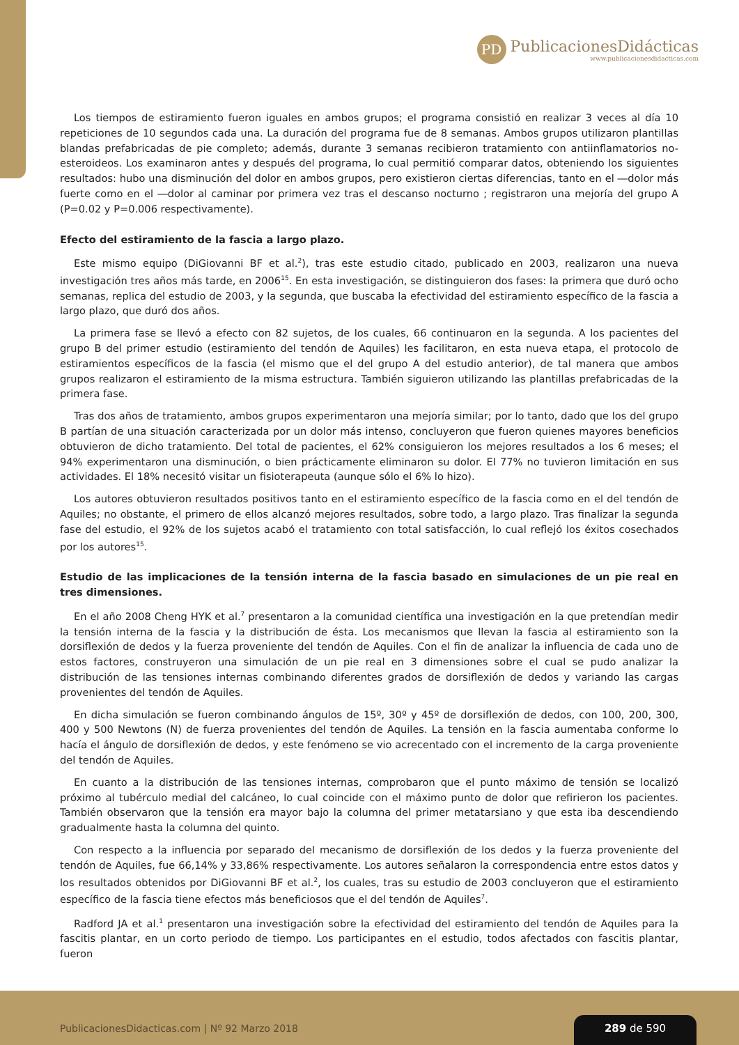PD
PublicacionesDidácticas
www.publicacionesdidacticas.com
Los tiempos de estiramiento fueron iguales en ambos grupos; el programa consistió en realizar 3 veces al día 10 repeticiones de 10 segundos cada una. La duración del programa fue de 8 semanas. Ambos grupos utilizaron plantillas blandas prefabricadas de pie completo; además, durante 3 semanas recibieron tratamiento con antiinflamatorios no-esteroideos. Los examinaron antes y después del programa, lo cual permitió comparar datos, obteniendo los siguientes resultados: hubo una disminución del dolor en ambos grupos, pero existieron ciertas diferencias, tanto en el ―dolor más fuerte como en el ―dolor al caminar por primera vez tras el descanso nocturno ; registraron una mejoría del grupo A (P=0.02 y P=0.006 respectivamente).
Efecto del estiramiento de la fascia a largo plazo.
Este mismo equipo (DiGiovanni BF et al.<sup>2</sup>), tras este estudio citado, publicado en 2003, realizaron una nueva investigación tres años más tarde, en 2006<sup>15</sup>. En esta investigación, se distinguieron dos fases: la primera que duró ocho semanas, replica del estudio de 2003, y la segunda, que buscaba la efectividad del estiramiento específico de la fascia a largo plazo, que duró dos años.
La primera fase se llevó a efecto con 82 sujetos, de los cuales, 66 continuaron en la segunda. A los pacientes del grupo B del primer estudio (estiramiento del tendón de Aquiles) les facilitaron, en esta nueva etapa, el protocolo de estiramientos específicos de la fascia (el mismo que el del grupo A del estudio anterior), de tal manera que ambos grupos realizaron el estiramiento de la misma estructura. También siguieron utilizando las plantillas prefabricadas de la primera fase.
Tras dos años de tratamiento, ambos grupos experimentaron una mejoría similar; por lo tanto, dado que los del grupo B partían de una situación caracterizada por un dolor más intenso, concluyeron que fueron quienes mayores beneficios obtuvieron de dicho tratamiento. Del total de pacientes, el 62% consiguieron los mejores resultados a los 6 meses; el 94% experimentaron una disminución, o bien prácticamente eliminaron su dolor. El 77% no tuvieron limitación en sus actividades. El 18% necesitó visitar un fisioterapeuta (aunque sólo el 6% lo hizo).
Los autores obtuvieron resultados positivos tanto en el estiramiento específico de la fascia como en el del tendón de Aquiles; no obstante, el primero de ellos alcanzó mejores resultados, sobre todo, a largo plazo. Tras finalizar la segunda fase del estudio, el 92% de los sujetos acabó el tratamiento con total satisfacción, lo cual reflejó los éxitos cosechados por los autores<sup>15</sup>.
Estudio de las implicaciones de la tensión interna de la fascia basado en simulaciones de un pie real en tres dimensiones.
En el año 2008 Cheng HYK et al.<sup>7</sup> presentaron a la comunidad científica una investigación en la que pretendían medir la tensión interna de la fascia y la distribución de ésta. Los mecanismos que llevan la fascia al estiramiento son la dorsiflexión de dedos y la fuerza proveniente del tendón de Aquiles. Con el fin de analizar la influencia de cada uno de estos factores, construyeron una simulación de un pie real en 3 dimensiones sobre el cual se pudo analizar la distribución de las tensiones internas combinando diferentes grados de dorsiflexión de dedos y variando las cargas provenientes del tendón de Aquiles.
En dicha simulación se fueron combinando ángulos de 15º, 30º y 45º de dorsiflexión de dedos, con 100, 200, 300, 400 y 500 Newtons (N) de fuerza provenientes del tendón de Aquiles. La tensión en la fascia aumentaba conforme lo hacía el ángulo de dorsiflexión de dedos, y este fenómeno se vio acrecentado con el incremento de la carga proveniente del tendón de Aquiles.
En cuanto a la distribución de las tensiones internas, comprobaron que el punto máximo de tensión se localizó próximo al tubérculo medial del calcáneo, lo cual coincide con el máximo punto de dolor que refirieron los pacientes. También observaron que la tensión era mayor bajo la columna del primer metatarsiano y que esta iba descendiendo gradualmente hasta la columna del quinto.
Con respecto a la influencia por separado del mecanismo de dorsiflexión de los dedos y la fuerza proveniente del tendón de Aquiles, fue 66,14% y 33,86% respectivamente. Los autores señalaron la correspondencia entre estos datos y los resultados obtenidos por DiGiovanni BF et al.<sup>2</sup>, los cuales, tras su estudio de 2003 concluyeron que el estiramiento específico de la fascia tiene efectos más beneficiosos que el del tendón de Aquiles<sup>7</sup>.
Radford JA et al.<sup>1</sup> presentaron una investigación sobre la efectividad del estiramiento del tendón de Aquiles para la fascitis plantar, en un corto periodo de tiempo. Los participantes en el estudio, todos afectados con fascitis plantar, fueron
PublicacionesDidacticas.com | Nº 92 Marzo 2018
289 de 590